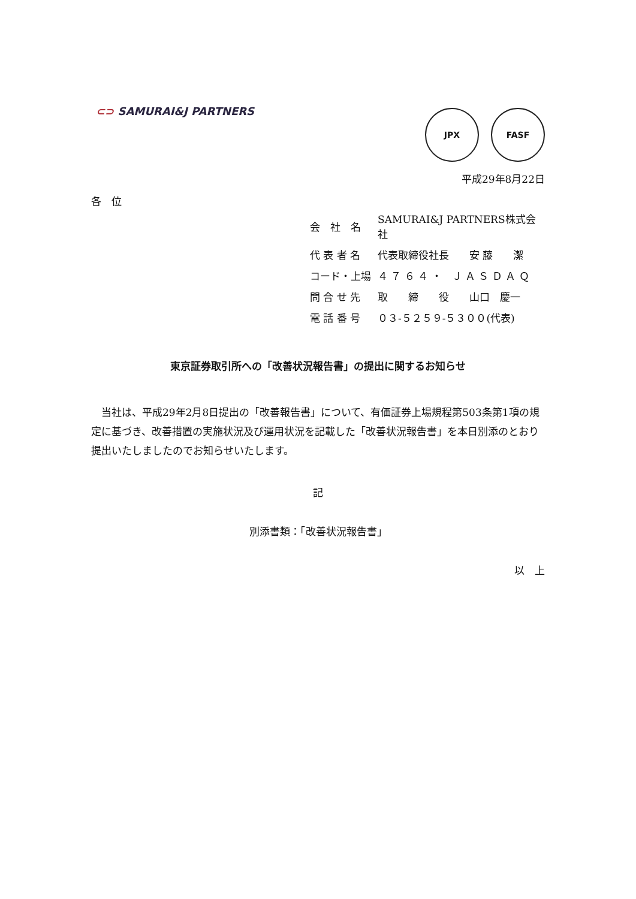⊂⊃ SAMURAI&J PARTNERS
JPX FASF
平成29年8月22日
各　位
| 会 社 名 | SAMURAI&J PARTNERS株式会社 |
| 代 表 者 名 | 代表取締役社長 安 藤 潔 |
| コード・上場 | ４ ７ ６ ４ ・ Ｊ Ａ Ｓ Ｄ Ａ Ｑ |
| 問 合 せ 先 | 取 締 役 山口 慶一 |
| 電 話 番 号 | ０３‐５２５９‐５３００(代表) |
東京証券取引所への「改善状況報告書」の提出に関するお知らせ
当社は、平成29年2月8日提出の「改善報告書」について、有価証券上場規程第503条第1項の規定に基づき、改善措置の実施状況及び運用状況を記載した「改善状況報告書」を本日別添のとおり提出いたしましたのでお知らせいたします。
記
別添書類：「改善状況報告書」
以　上